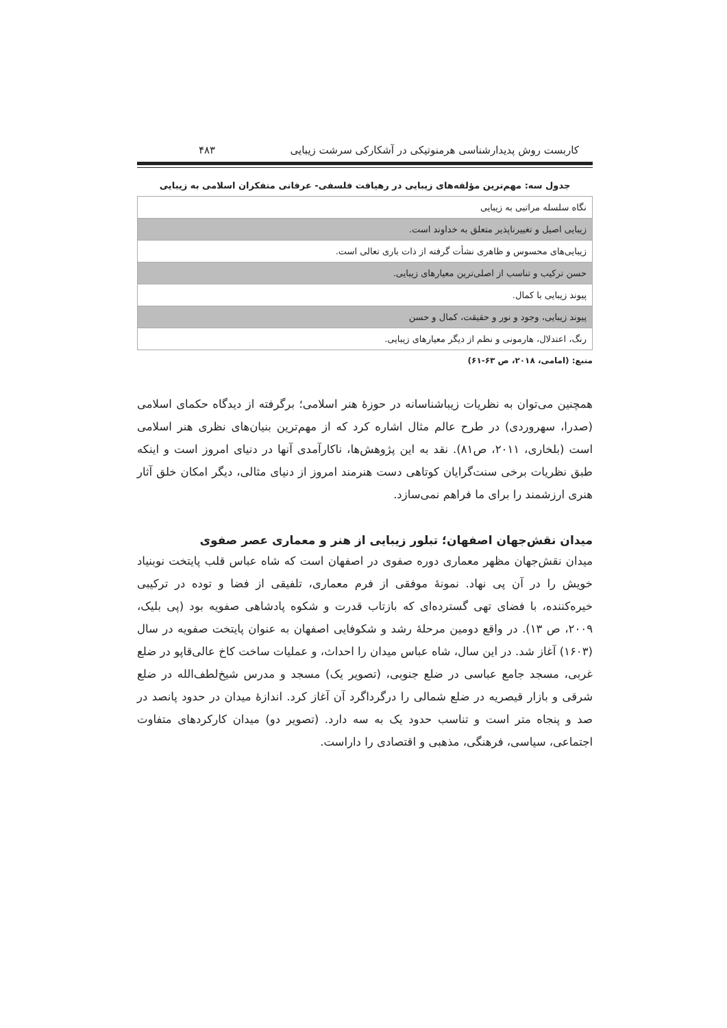کاربست روش پدیدارشناسی هرمنوتیکی در آشکارکی سرشت زیبایی ۴۸۳
جدول سه: مهم‌ترین مؤلفه‌های زیبایی در رهیافت فلسفی- عرفانی متفکران اسلامی به زیبایی
| نگاه سلسله مراتبی به زیبایی |
| زیبایی اصیل و تغییرناپذیر متعلق به خداوند است. |
| زیبایی‌های محسوس و ظاهری نشأت گرفته از ذات باری تعالی است. |
| حسن ترکیب و تناسب از اصلی‌ترین معیارهای زیبایی. |
| پیوند زیبایی با کمال. |
| پیوند زیبایی، وجود و نور و حقیقت، کمال و حسن |
| رنگ، اعتدلال، هارمونی و نظم از دیگر معیارهای زیبایی. |
منبع: (امامی، ۲۰۱۸، ص ۶۳-۶۱)
همچنین می‌توان به نظریات زیباشناسانه در حوزهٔ هنر اسلامی؛ برگرفته از دیدگاه حکمای اسلامی (صدرا، سهروردی) در طرح عالم مثال اشاره کرد که از مهم‌ترین بنیان‌های نظری هنر اسلامی است (بلخاری، ۲۰۱۱، ص۸۱). نقد به این پژوهش‌ها، ناکارآمدی آنها در دنیای امروز است و اینکه طبق نظریات برخی سنت‌گرایان کوتاهی دست هنرمند امروز از دنیای مثالی، دیگر امکان خلق آثار هنری ارزشمند را برای ما فراهم نمی‌سازد.
میدان نقش‌جهان اصفهان؛ تبلور زیبایی از هنر و معماری عصر صفوی
میدان نقش‌جهان مظهر معماری دوره صفوی در اصفهان است که شاه عباس قلب پایتخت نوبنیاد خویش را در آن پی نهاد. نمونهٔ موفقی از فرم معماری، تلفیقی از فضا و توده در ترکیبی خیره‌کننده، با فضای تهی گسترده‌ای که بازتاب قدرت و شکوه پادشاهی صفویه بود (پی بلیک، ۲۰۰۹، ص ۱۳). در واقع دومین مرحلهٔ رشد و شکوفایی اصفهان به عنوان پایتخت صفویه در سال (۱۶۰۳) آغاز شد. در این سال، شاه عباس میدان را احداث، و عملیات ساخت کاخ عالی‌قاپو در ضلع غربی، مسجد جامع عباسی در ضلع جنوبی، (تصویر یک) مسجد و مدرس شیخ‌لطف‌الله در ضلع شرقی و بازار قیصریه در ضلع شمالی را درگرداگرد آن آغاز کرد. اندازهٔ میدان در حدود پانصد در صد و پنجاه متر است و تناسب حدود یک به سه دارد. (تصویر دو) میدان کارکردهای متفاوت اجتماعی، سیاسی، فرهنگی، مذهبی و اقتصادی را داراست.